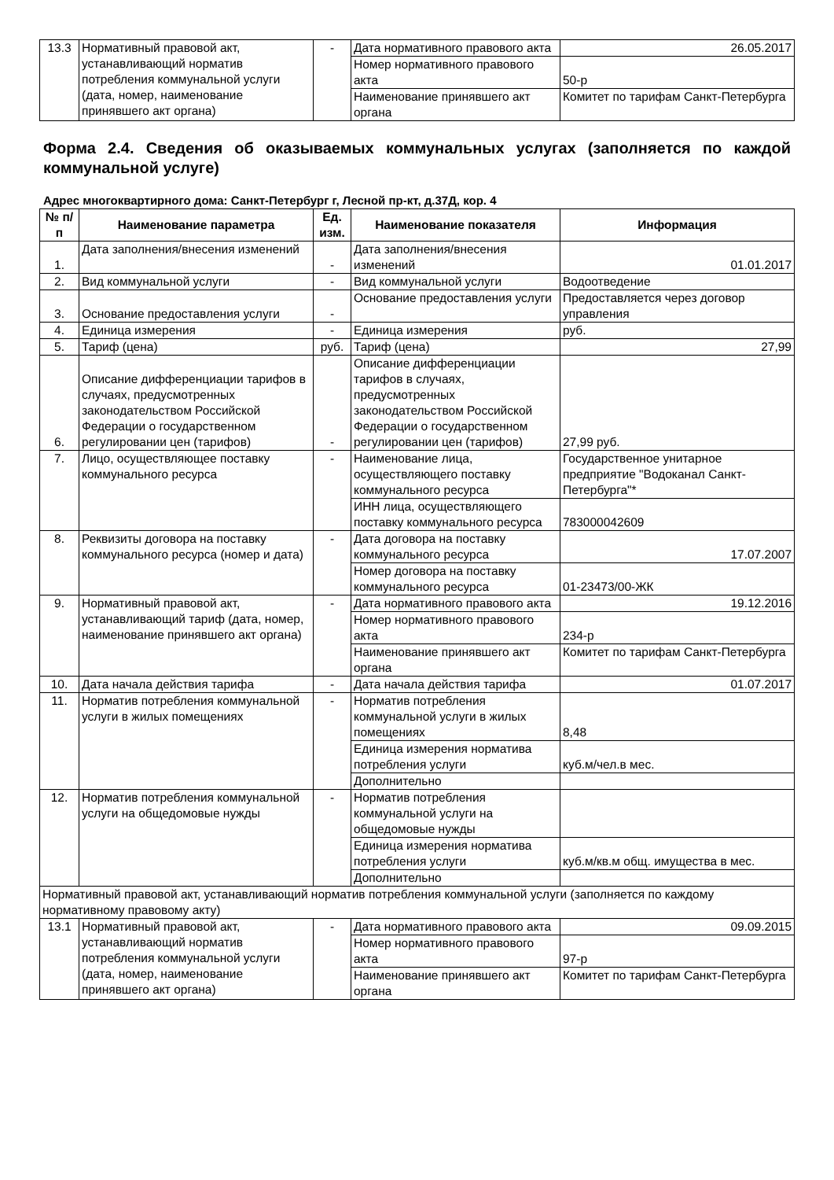| 13.3 | Нормативный правовой акт, устанавливающий норматив потребления коммунальной услуги (дата, номер, наименование принявшего акт органа) | - | Дата нормативного правового акта | 26.05.2017 |
| | | | Номер нормативного правового акта | 50-р |
| | | | Наименование принявшего акт органа | Комитет по тарифам Санкт-Петербурга |
Форма 2.4. Сведения об оказываемых коммунальных услугах (заполняется по каждой коммунальной услуге)
Адрес многоквартирного дома: Санкт-Петербург г, Лесной пр-кт, д.37Д, кор. 4
| № п/п | Наименование параметра | Ед. изм. | Наименование показателя | Информация |
| --- | --- | --- | --- | --- |
| 1. | Дата заполнения/внесения изменений | - | Дата заполнения/внесения изменений | 01.01.2017 |
| 2. | Вид коммунальной услуги | - | Вид коммунальной услуги | Водоотведение |
| 3. | Основание предоставления услуги | - | Основание предоставления услуги | Предоставляется через договор управления |
| 4. | Единица измерения | - | Единица измерения | руб. |
| 5. | Тариф (цена) | руб. | Тариф (цена) | 27,99 |
| 6. | Описание дифференциации тарифов в случаях, предусмотренных законодательством Российской Федерации о государственном регулировании цен (тарифов) | - | Описание дифференциации тарифов в случаях, предусмотренных законодательством Российской Федерации о государственном регулировании цен (тарифов) | 27,99 руб. |
| 7. | Лицо, осуществляющее поставку коммунального ресурса | - | Наименование лица, осуществляющего поставку коммунального ресурса | Государственное унитарное предприятие "Водоканал Санкт-Петербурга"* |
| | | | ИНН лица, осуществляющего поставку коммунального ресурса | 783000042609 |
| 8. | Реквизиты договора на поставку коммунального ресурса (номер и дата) | - | Дата договора на поставку коммунального ресурса | 17.07.2007 |
| | | | Номер договора на поставку коммунального ресурса | 01-23473/00-ЖК |
| 9. | Нормативный правовой акт, устанавливающий тариф (дата, номер, наименование принявшего акт органа) | - | Дата нормативного правового акта | 19.12.2016 |
| | | | Номер нормативного правового акта | 234-р |
| | | | Наименование принявшего акт органа | Комитет по тарифам Санкт-Петербурга |
| 10. | Дата начала действия тарифа | - | Дата начала действия тарифа | 01.07.2017 |
| 11. | Норматив потребления коммунальной услуги в жилых помещениях | - | Норматив потребления коммунальной услуги в жилых помещениях | 8,48 |
| | | | Единица измерения норматива потребления услуги | куб.м/чел.в мес. |
| | | | Дополнительно | |
| 12. | Норматив потребления коммунальной услуги на общедомовые нужды | - | Норматив потребления коммунальной услуги на общедомовые нужды | |
| | | | Единица измерения норматива потребления услуги | куб.м/кв.м общ. имущества в мес. |
| | | | Дополнительно | |
| Нормативный правовой акт, устанавливающий норматив потребления коммунальной услуги (заполняется по каждому нормативному правовому акту) | | | | |
| 13.1 | Нормативный правовой акт, устанавливающий норматив потребления коммунальной услуги (дата, номер, наименование принявшего акт органа) | - | Дата нормативного правового акта | 09.09.2015 |
| | | | Номер нормативного правового акта | 97-р |
| | | | Наименование принявшего акт органа | Комитет по тарифам Санкт-Петербурга |